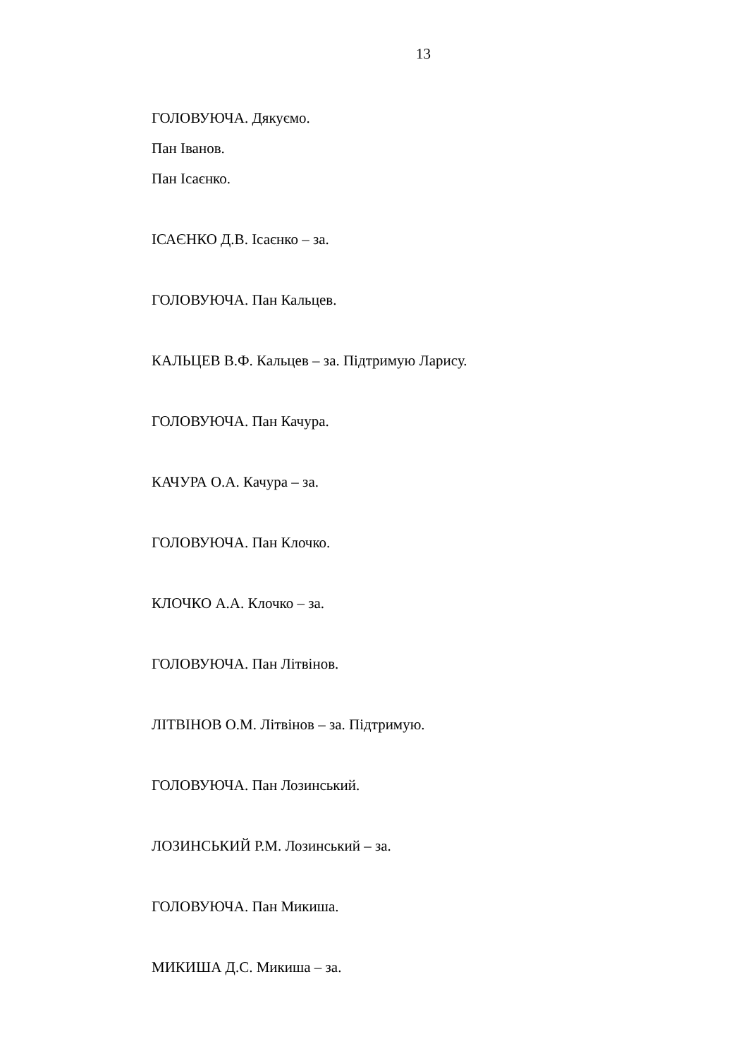13
ГОЛОВУЮЧА. Дякуємо.
Пан Іванов.
Пан Ісаєнко.
ІСАЄНКО Д.В. Ісаєнко – за.
ГОЛОВУЮЧА. Пан Кальцев.
КАЛЬЦЕВ В.Ф. Кальцев – за. Підтримую Ларису.
ГОЛОВУЮЧА. Пан Качура.
КАЧУРА О.А. Качура – за.
ГОЛОВУЮЧА. Пан Клочко.
КЛОЧКО А.А. Клочко – за.
ГОЛОВУЮЧА. Пан Літвінов.
ЛІТВІНОВ О.М. Літвінов – за. Підтримую.
ГОЛОВУЮЧА. Пан Лозинський.
ЛОЗИНСЬКИЙ Р.М. Лозинський – за.
ГОЛОВУЮЧА. Пан Микиша.
МИКИША Д.С. Микиша – за.